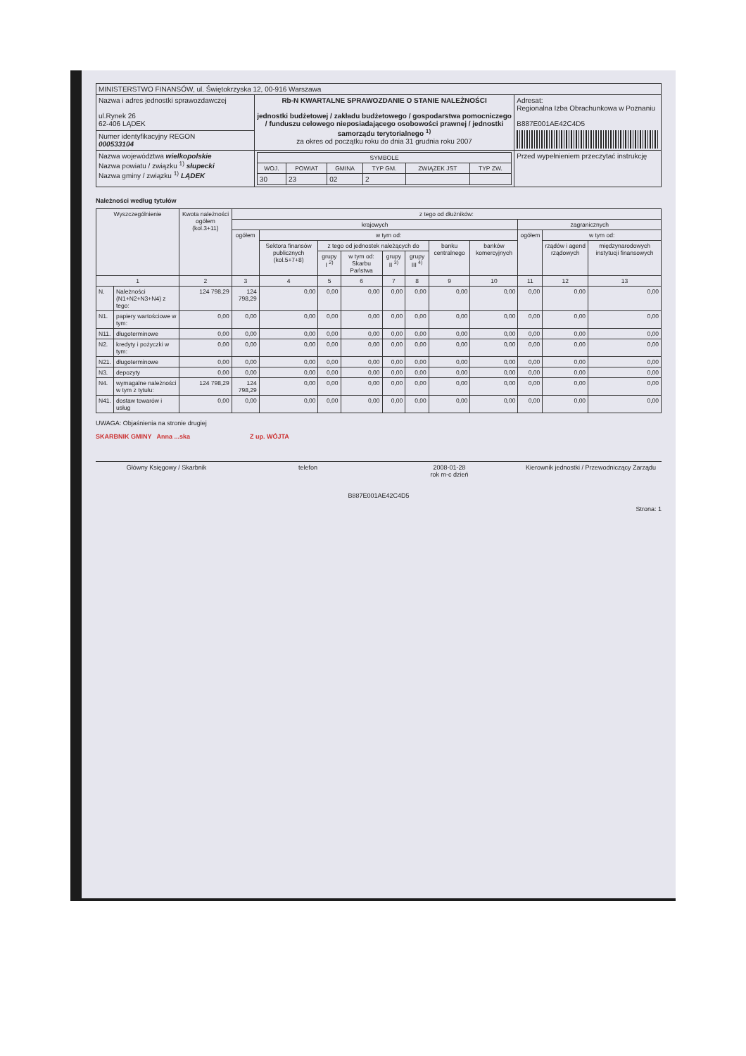| MINISTERSTWO FINANSÓW, ul. Świętokrzyska 12, 00-916 Warszawa | | |
| Nazwa i adres jednostki sprawozdawczej ul.Rynek 26 62-406 LĄDEK | Rb-N KWARTALNE SPRAWOZDANIE O STANIE NALEŻNOŚCI jednostki budżetowej / zakładu budżetowego / gospodarstwa pomocniczego / funduszu celowego nieposiadającego osobowości prawnej / jednostki samorządu terytorialnego <sup>1)</sup> za okres od początku roku do dnia 31 grudnia roku 2007 | Adresat: Regionalna Izba Obrachunkowa w Poznaniu B887E001AE42C4D5 |
| Numer identyfikacyjny REGON 000533104 | | |
| Nazwa województwa wielkopolskie Nazwa powiatu / związku <sup>1)</sup> słupecki Nazwa gminy / związku <sup>1)</sup> LĄDEK | / SYMBOLE / / / / / / / --- / --- / --- / --- / --- / --- / / WOJ. / POWIAT / GMINA / TYP GM. / ZWIĄZEK JST / TYP ZW. / / 30 / 23 / 02 / 2 / / / | Przed wypełnieniem przeczytać instrukcję |
Należności według tytułów
| Wyszczególnienie | | Kwota należności ogółem (kol.3+11) | z tego od dłużników: | | | | | | | | | | |
| --- | --- | --- | --- | --- | --- | --- | --- | --- | --- | --- | --- | --- | --- |
| | | | krajowych | | | | | | | | zagranicznych | | |
| | | | ogółem | w tym od: | | | | | | | ogółem | w tym od: | |
| | | | | Sektora finansów publicznych (kol.5+7+8) | z tego od jednostek należących do | | | | banku centralnego | banków komercyjnych | | rządów i agend rządowych | międzynarodowych instytucji finansowych |
| | | | | | grupy I <sup>2)</sup> | w tym od: Skarbu Państwa | grupy II <sup>3)</sup> | grupy III <sup>4)</sup> | | | | | |
| 1 | | 2 | 3 | 4 | 5 | 6 | 7 | 8 | 9 | 10 | 11 | 12 | 13 |
| N. | Należności (N1+N2+N3+N4) z tego: | 124 798,29 | 124 798,29 | 0,00 | 0,00 | 0,00 | 0,00 | 0,00 | 0,00 | 0,00 | 0,00 | 0,00 | 0,00 |
| N1. | papiery wartościowe w tym: | 0,00 | 0,00 | 0,00 | 0,00 | 0,00 | 0,00 | 0,00 | 0,00 | 0,00 | 0,00 | 0,00 | 0,00 |
| N11. | długoterminowe | 0,00 | 0,00 | 0,00 | 0,00 | 0,00 | 0,00 | 0,00 | 0,00 | 0,00 | 0,00 | 0,00 | 0,00 |
| N2. | kredyty i pożyczki w tym: | 0,00 | 0,00 | 0,00 | 0,00 | 0,00 | 0,00 | 0,00 | 0,00 | 0,00 | 0,00 | 0,00 | 0,00 |
| N21. | długoterminowe | 0,00 | 0,00 | 0,00 | 0,00 | 0,00 | 0,00 | 0,00 | 0,00 | 0,00 | 0,00 | 0,00 | 0,00 |
| N3. | depozyty | 0,00 | 0,00 | 0,00 | 0,00 | 0,00 | 0,00 | 0,00 | 0,00 | 0,00 | 0,00 | 0,00 | 0,00 |
| N4. | wymagalne należności w tym z tytułu: | 124 798,29 | 124 798,29 | 0,00 | 0,00 | 0,00 | 0,00 | 0,00 | 0,00 | 0,00 | 0,00 | 0,00 | 0,00 |
| N41. | dostaw towarów i usług | 0,00 | 0,00 | 0,00 | 0,00 | 0,00 | 0,00 | 0,00 | 0,00 | 0,00 | 0,00 | 0,00 | 0,00 |
UWAGA: Objaśnienia na stronie drugiej
SKARBNIK GMINY Anna ...ska Z up. WÓJTA
Główny Księgowy / Skarbnik telefon 2008-01-28
rok m-c dzień
Kierownik jednostki / Przewodniczący Zarządu
B887E001AE42C4D5
Strona: 1